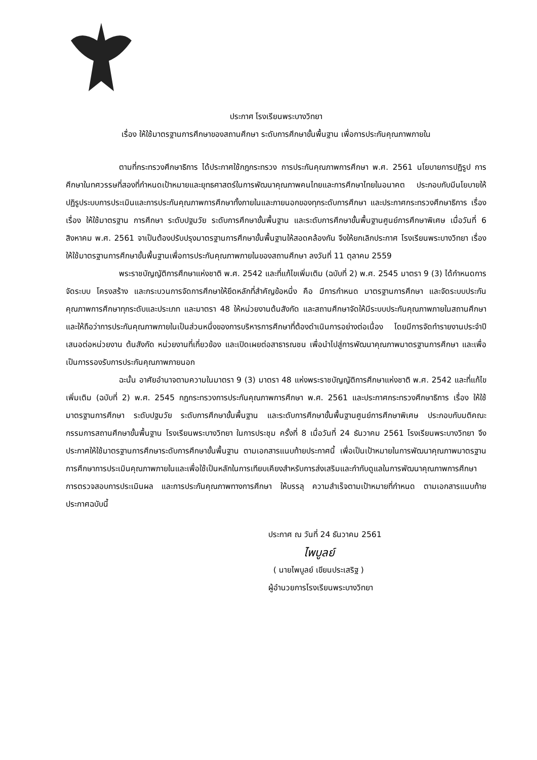ประกาศ โรงเรียนพระบางวิทยา
เรื่อง ให้ใช้มาตรฐานการศึกษาของสถานศึกษา ระดับการศึกษาขั้นพื้นฐาน เพื่อการประกันคุณภาพภายใน
ตามที่กระทรวงศึกษาธิการ ได้ประกาศใช้กฎกระทรวง การประกันคุณภาพการศึกษา พ.ศ. 2561 นโยบายการปฏิรูป การศึกษาในทศวรรษที่สองที่กำหนดเป้าหมายและยุทธศาสตร์ในการพัฒนาคุณภาพคนไทยและการศึกษาไทยในอนาคต ประกอบกับมีนโยบายให้ปฏิรูประบบการประเมินและการประกันคุณภาพการศึกษาทั้งภายในและภายนอกของทุกระดับการศึกษา และประกาศกระทรวงศึกษาธิการ เรื่อง เรื่อง ให้ใช้มาตรฐาน การศึกษา ระดับปฐมวัย ระดับการศึกษาขั้นพื้นฐาน และระดับการศึกษาขั้นพื้นฐานศูนย์การศึกษาพิเศษ เมื่อวันที่ 6 สิงหาคม พ.ศ. 2561 จาเป็นต้องปรับปรุงมาตรฐานการศึกษาขั้นพื้นฐานให้สอดคล้องกัน จึงให้ยกเลิกประกาศ โรงเรียนพระบางวิทยา เรื่อง ให้ใช้มาตรฐานการศึกษาขั้นพื้นฐานเพื่อการประกันคุณภาพภายในของสถานศึกษา ลงวันที่ 11 ตุลาคม 2559
พระราชบัญญัติการศึกษาแห่งชาติ พ.ศ. 2542 และที่แก้ไขเพิ่มเติม (ฉบับที่ 2) พ.ศ. 2545 มาตรา 9 (3) ได้กำหนดการจัดระบบ โครงสร้าง และกระบวนการจัดการศึกษาให้ยึดหลักที่สำคัญข้อหนึ่ง คือ มีการกำหนด มาตรฐานการศึกษา และจัดระบบประกันคุณภาพการศึกษาทุกระดับและประเภท และมาตรา 48 ให้หน่วยงานต้นสังกัด และสถานศึกษาจัดให้มีระบบประกันคุณภาพภายในสถานศึกษา และให้ถือว่าการประกันคุณภาพภายในเป็นส่วนหนึ่งของการบริหารการศึกษาที่ต้องดำเนินการอย่างต่อเนื่อง โดยมีการจัดทำรายงานประจำปีเสนอต่อหน่วยงาน ต้นสังกัด หน่วยงานที่เกี่ยวข้อง และเปิดเผยต่อสาธารณชน เพื่อนำไปสู่การพัฒนาคุณภาพมาตรฐานการศึกษา และเพื่อเป็นการรองรับการประกันคุณภาพภายนอก
ฉะนั้น อาศัยอำนาจตามความในมาตรา 9 (3) มาตรา 48 แห่งพระราชบัญญัติการศึกษาแห่งชาติ พ.ศ. 2542 และที่แก้ไขเพิ่มเติม (ฉบับที่ 2) พ.ศ. 2545 กฎกระทรวงการประกันคุณภาพการศึกษา พ.ศ. 2561 และประกาศกระทรวงศึกษาธิการ เรื่อง ให้ใช้มาตรฐานการศึกษา ระดับปฐมวัย ระดับการศึกษาขั้นพื้นฐาน และระดับการศึกษาขั้นพื้นฐานศูนย์การศึกษาพิเศษ ประกอบกับมติคณะกรรมการสถานศึกษาขั้นพื้นฐาน โรงเรียนพระบางวิทยา ในการประชุม ครั้งที่ 8 เมื่อวันที่ 24 ธันวาคม 2561 โรงเรียนพระบางวิทยา จึงประกาศให้ใช้มาตรฐานการศึกษาระดับการศึกษาขั้นพื้นฐาน ตามเอกสารแนบท้ายประกาศนี้ เพื่อเป็นเป้าหมายในการพัฒนาคุณภาพมาตรฐานการศึกษาการประเมินคุณภาพภายในและเพื่อใช้เป็นหลักในการเทียบเคียงสำหรับการส่งเสริมและกำกับดูแลในการพัฒนาคุณภาพการศึกษาการตรวจสอบการประเมินผล และการประกันคุณภาพทางการศึกษา ให้บรรลุ ความสำเร็จตามเป้าหมายที่กำหนด ตามเอกสารแนบท้ายประกาศฉบับนี้
ประกาศ ณ วันที่ 24 ธันวาคม 2561
ไพบูลย์
( นายไพบูลย์ เขียนประเสริฐ )
ผู้อำนวยการโรงเรียนพระบางวิทยา